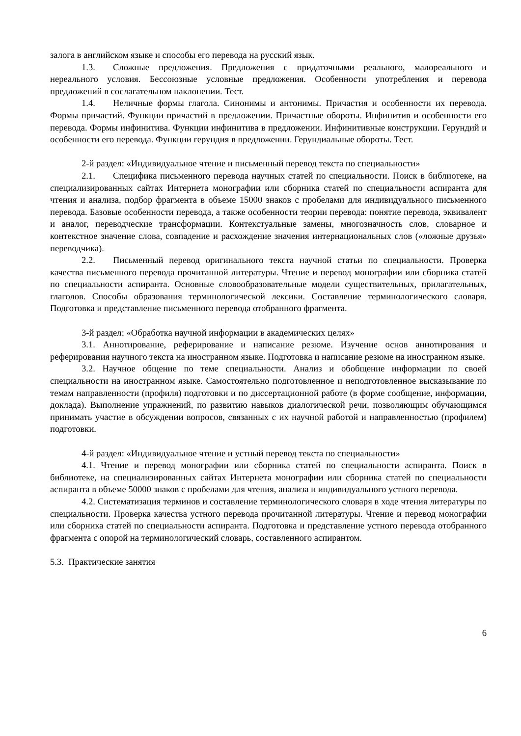залога в английском языке и способы его перевода на русский язык.
1.3. Сложные предложения. Предложения с придаточными реального, малореального и нереального условия. Бессоюзные условные предложения. Особенности употребления и перевода предложений в сослагательном наклонении. Тест.
1.4. Неличные формы глагола. Синонимы и антонимы. Причастия и особенности их перевода. Формы причастий. Функции причастий в предложении. Причастные обороты. Инфинитив и особенности его перевода. Формы инфинитива. Функции инфинитива в предложении. Инфинитивные конструкции. Герундий и особенности его перевода. Функции герундия в предложении. Герундиальные обороты. Тест.
2-й раздел: «Индивидуальное чтение и письменный перевод текста по специальности»
2.1. Специфика письменного перевода научных статей по специальности. Поиск в библиотеке, на специализированных сайтах Интернета монографии или сборника статей по специальности аспиранта для чтения и анализа, подбор фрагмента в объеме 15000 знаков с пробелами для индивидуального письменного перевода. Базовые особенности перевода, а также особенности теории перевода: понятие перевода, эквивалент и аналог, переводческие трансформации. Контекстуальные замены, многозначность слов, словарное и контекстное значение слова, совпадение и расхождение значения интернациональных слов («ложные друзья» переводчика).
2.2. Письменный перевод оригинального текста научной статьи по специальности. Проверка качества письменного перевода прочитанной литературы. Чтение и перевод монографии или сборника статей по специальности аспиранта. Основные словообразовательные модели существительных, прилагательных, глаголов. Способы образования терминологической лексики. Составление терминологического словаря. Подготовка и представление письменного перевода отобранного фрагмента.
3-й раздел: «Обработка научной информации в академических целях»
3.1. Аннотирование, реферирование и написание резюме. Изучение основ аннотирования и реферирования научного текста на иностранном языке. Подготовка и написание резюме на иностранном языке.
3.2. Научное общение по теме специальности. Анализ и обобщение информации по своей специальности на иностранном языке. Самостоятельно подготовленное и неподготовленное высказывание по темам направленности (профиля) подготовки и по диссертационной работе (в форме сообщение, информации, доклада). Выполнение упражнений, по развитию навыков диалогической речи, позволяющим обучающимся принимать участие в обсуждении вопросов, связанных с их научной работой и направленностью (профилем) подготовки.
4-й раздел: «Индивидуальное чтение и устный перевод текста по специальности»
4.1. Чтение и перевод монографии или сборника статей по специальности аспиранта. Поиск в библиотеке, на специализированных сайтах Интернета монографии или сборника статей по специальности аспиранта в объеме 50000 знаков с пробелами для чтения, анализа и индивидуального устного перевода.
4.2. Систематизация терминов и составление терминологического словаря в ходе чтения литературы по специальности. Проверка качества устного перевода прочитанной литературы. Чтение и перевод монографии или сборника статей по специальности аспиранта. Подготовка и представление устного перевода отобранного фрагмента с опорой на терминологический словарь, составленного аспирантом.
5.3. Практические занятия
6